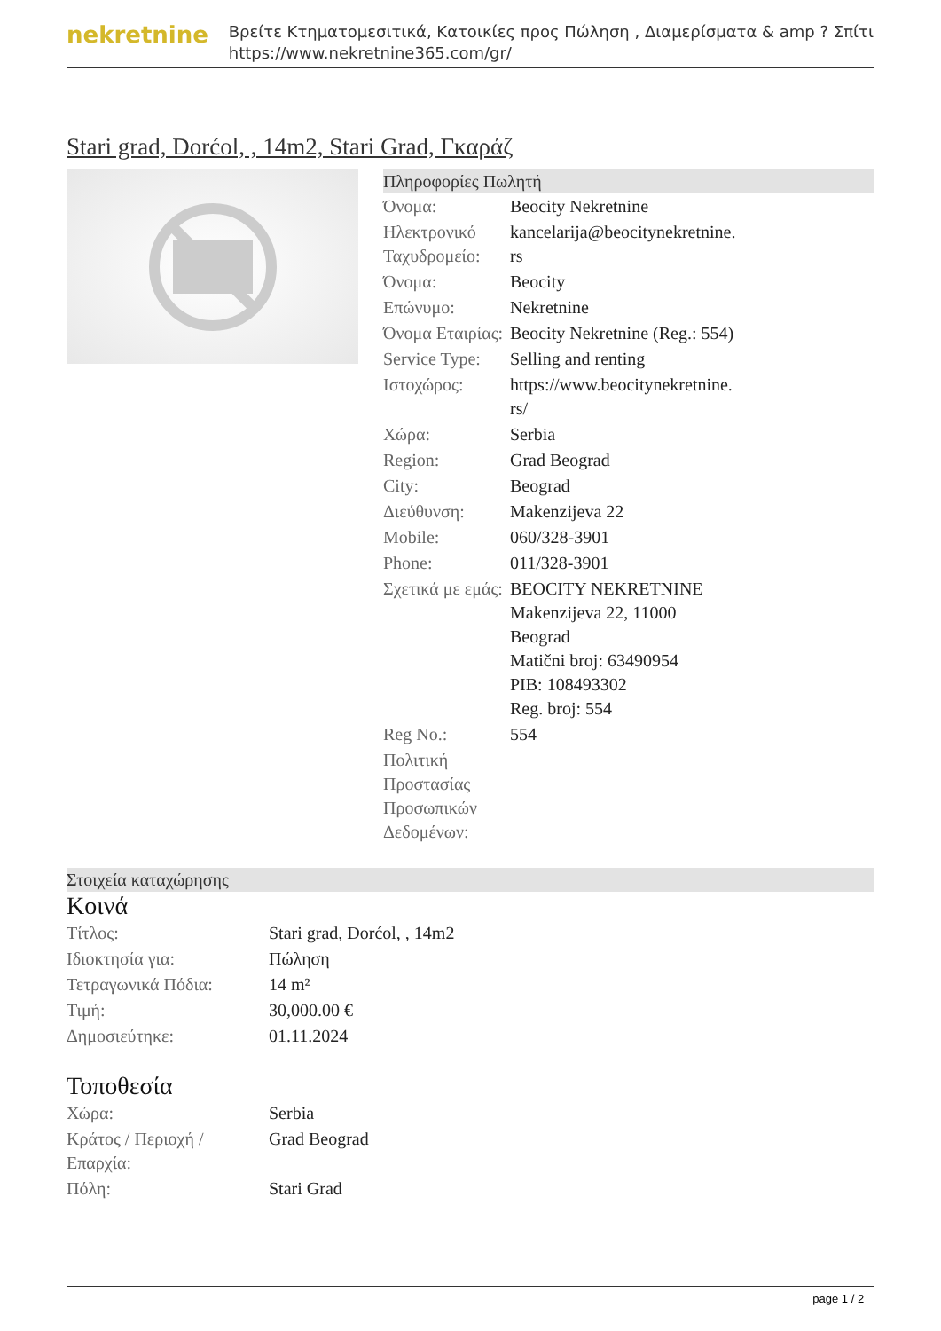nekretnine
Βρείτε Κτηματομεσιτικά, Κατοικίες προς Πώληση , Διαμερίσματα & amp ? Σπίτι
https://www.nekretnine365.com/gr/
Stari grad, Dorćol, , 14m2, Stari Grad, Γκαράζ
Πληροφορίες Πωλητή
| Όνομα: | Beocity Nekretnine |
| Ηλεκτρονικό Ταχυδρομείο: | kancelarija@beocitynekretnine. rs |
| Όνομα: | Beocity |
| Επώνυμο: | Nekretnine |
| Όνομα Εταιρίας: | Beocity Nekretnine (Reg.: 554) |
| Service Type: | Selling and renting |
| Ιστοχώρος: | https://www.beocitynekretnine. rs/ |
| Χώρα: | Serbia |
| Region: | Grad Beograd |
| City: | Beograd |
| Διεύθυνση: | Makenzijeva 22 |
| Mobile: | 060/328-3901 |
| Phone: | 011/328-3901 |
| Σχετικά με εμάς: | BEOCITY NEKRETNINE Makenzijeva 22, 11000 Beograd Matični broj: 63490954 PIB: 108493302 Reg. broj: 554 |
| Reg No.: | 554 |
| Πολιτική Προστασίας Προσωπικών Δεδομένων: | |
Στοιχεία καταχώρησης
Κοινά
| Τίτλος: | Stari grad, Dorćol, , 14m2 |
| Ιδιοκτησία για: | Πώληση |
| Τετραγωνικά Πόδια: | 14 m² |
| Τιμή: | 30,000.00 € |
| Δημοσιεύτηκε: | 01.11.2024 |
Τοποθεσία
| Χώρα: | Serbia |
| Κράτος / Περιοχή / Επαρχία: | Grad Beograd |
| Πόλη: | Stari Grad |
page 1 / 2